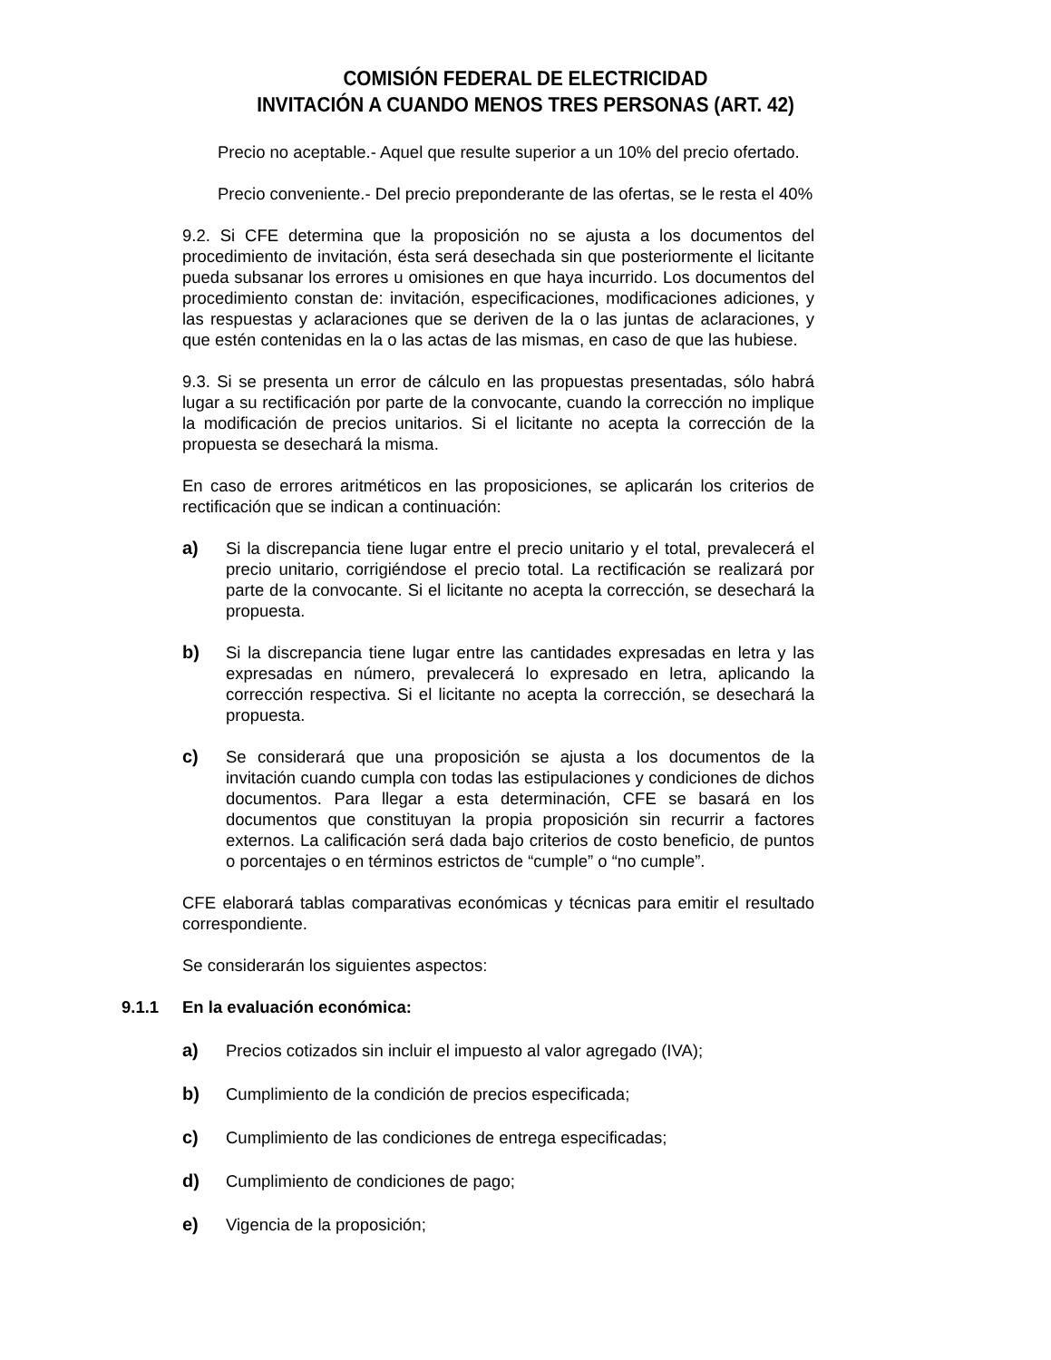COMISIÓN FEDERAL DE ELECTRICIDAD
INVITACIÓN A CUANDO MENOS TRES PERSONAS (ART. 42)
Precio no aceptable.- Aquel que resulte superior a un 10% del precio ofertado.
Precio conveniente.- Del precio preponderante de las ofertas, se le resta el 40%
9.2. Si CFE determina que la proposición no se ajusta a los documentos del procedimiento de invitación, ésta será desechada sin que posteriormente el licitante pueda subsanar los errores u omisiones en que haya incurrido. Los documentos del procedimiento constan de: invitación, especificaciones, modificaciones adiciones, y las respuestas y aclaraciones que se deriven de la o las juntas de aclaraciones, y que estén contenidas en la o las actas de las mismas, en caso de que las hubiese.
9.3. Si se presenta un error de cálculo en las propuestas presentadas, sólo habrá lugar a su rectificación por parte de la convocante, cuando la corrección no implique la modificación de precios unitarios. Si el licitante no acepta la corrección de la propuesta se desechará la misma.
En caso de errores aritméticos en las proposiciones, se aplicarán los criterios de rectificación que se indican a continuación:
a) Si la discrepancia tiene lugar entre el precio unitario y el total, prevalecerá el precio unitario, corrigiéndose el precio total. La rectificación se realizará por parte de la convocante. Si el licitante no acepta la corrección, se desechará la propuesta.
b) Si la discrepancia tiene lugar entre las cantidades expresadas en letra y las expresadas en número, prevalecerá lo expresado en letra, aplicando la corrección respectiva. Si el licitante no acepta la corrección, se desechará la propuesta.
c) Se considerará que una proposición se ajusta a los documentos de la invitación cuando cumpla con todas las estipulaciones y condiciones de dichos documentos. Para llegar a esta determinación, CFE se basará en los documentos que constituyan la propia proposición sin recurrir a factores externos. La calificación será dada bajo criterios de costo beneficio, de puntos o porcentajes o en términos estrictos de “cumple” o “no cumple”.
CFE elaborará tablas comparativas económicas y técnicas para emitir el resultado correspondiente.
Se considerarán los siguientes aspectos:
9.1.1 En la evaluación económica:
a) Precios cotizados sin incluir el impuesto al valor agregado (IVA);
b) Cumplimiento de la condición de precios especificada;
c) Cumplimiento de las condiciones de entrega especificadas;
d) Cumplimiento de condiciones de pago;
e) Vigencia de la proposición;